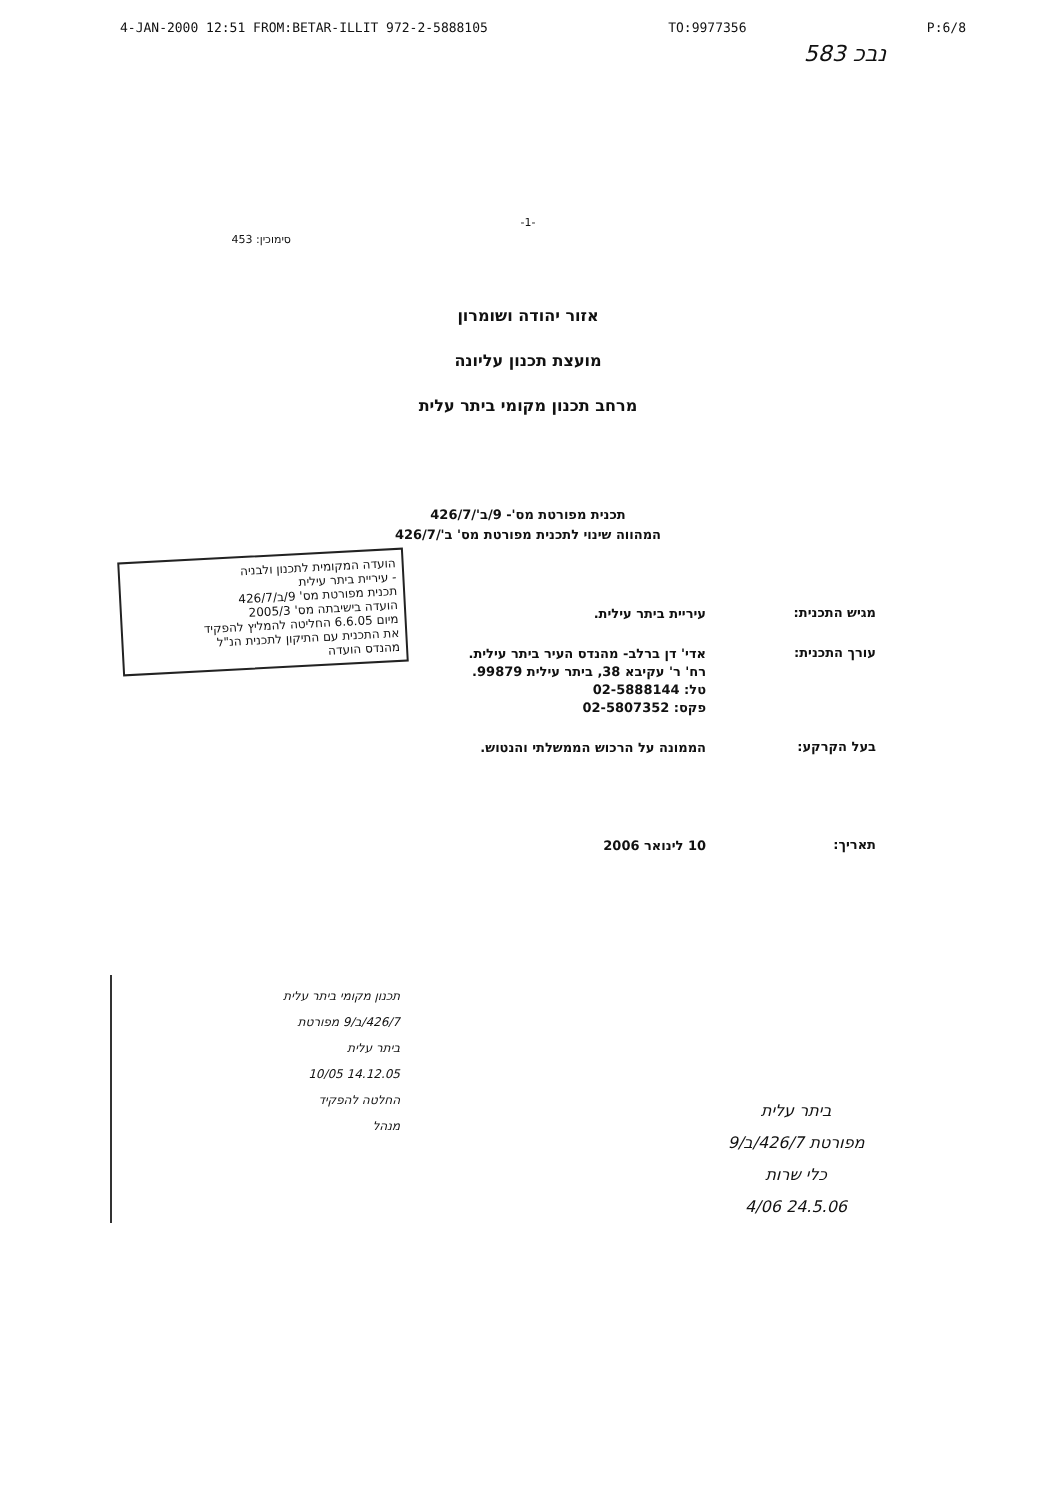4-JAN-2000 12:51 FROM:BETAR-ILLIT 972-2-5888105 TO:9977356 P:6/8
583 נבכ
-1-
סימוכין: 453
אזור יהודה ושומרון
מועצת תכנון עליונה
מרחב תכנון מקומי ביתר עלית
תכנית מפורטת מס'- 9/ב'/426/7
המהווה שינוי לתכנית מפורטת מס' ב'/426/7
מגיש התכנית:
עיריית ביתר עילית.
עורך התכנית:
אדי' דן ברלב- מהנדס העיר ביתר עילית.
רח' ר' עקיבא 38, ביתר עילית 99879.
טל: 02-5888144
פקס: 02-5807352
בעל הקרקע:
הממונה על הרכוש הממשלתי והנטוש.
תאריך:
10 לינואר 2006
הועדה המקומית לתכנון ולבניה
- עיריית ביתר עילית
תכנית מפורטת מס' 9/ב/426/7
הועדה בישיבתה מס' 2005/3
מיום 6.6.05 החליטה להמליץ להפקיד
את התכנית עם התיקון לתכנית הנ"ל
מהנדס הועדה
תכנון מקומי ביתר עלית
426/7/ב/9 מפורטת
ביתר עלית
14.12.05 10/05
החלטה להפקיד
מנהל
ביתר עלית
מפורטת 426/7/ב/9
כלי שרות
24.5.06 4/06